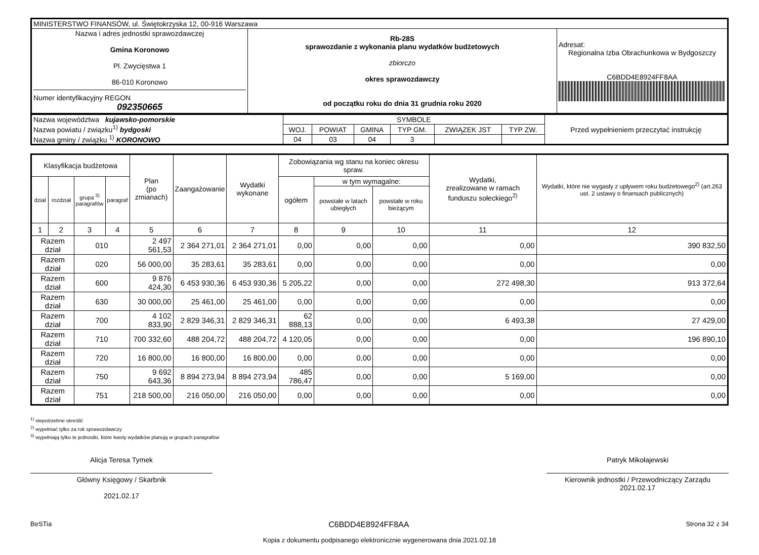| MINISTERSTWO FINANSÓW, ul. Świętokrzyska 12, 00-916 Warszawa | | |
| Nazwa i adres jednostki sprawozdawczej Gmina Koronowo Pl. Zwycięstwa 1 86-010 Koronowo Numer identyfikacyjny REGON 092350665 | Rb-28S sprawozdanie z wykonania planu wydatków budżetowych zbiorczo okres sprawozdawczy od początku roku do dnia 31 grudnia roku 2020 | Adresat: Regionalna Izba Obrachunkowa w Bydgoszczy C6BDD4E8924FF8AA |
| Nazwa województwa kujawsko-pomorskie Nazwa powiatu / związku<sup>1)</sup> bydgoski Nazwa gminy / związku <sup>1)</sup> KORONOWO | SYMBOLE | | | | | | Przed wypełnieniem przeczytać instrukcję |
| | WOJ. | POWIAT | GMINA | TYP GM. | ZWIĄZEK JST | TYP ZW. | |
| | 04 | 03 | 04 | 3 | | | |
| Klasyfikacja budżetowa | | | | Plan (po zmianach) | Zaangażowanie | Wydatki wykonane | Zobowiązania wg stanu na koniec okresu spraw. | | | Wydatki, zrealizowane w ramach funduszu sołeckiego<sup>2)</sup> | Wydatki, które nie wygasły z upływem roku budżetowego<sup>2)</sup> (art.263 ust. 2 ustawy o finansach publicznych) |
| --- | --- | --- | --- | --- | --- | --- | --- | --- | --- | --- | --- |
| dział | rozdział | grupa <sup>3)</sup> paragrafów | paragraf | | | | ogółem | w tym wymagalne: | | | |
| | | | | | | | | powstałe w latach ubiegłych | powstałe w roku bieżącym | | |
| 1 | 2 | 3 | 4 | 5 | 6 | 7 | 8 | 9 | 10 | 11 | 12 |
| Razem dział | | 010 | | 2 497 561,53 | 2 364 271,01 | 2 364 271,01 | 0,00 | 0,00 | 0,00 | 0,00 | 390 832,50 |
| Razem dział | | 020 | | 56 000,00 | 35 283,61 | 35 283,61 | 0,00 | 0,00 | 0,00 | 0,00 | 0,00 |
| Razem dział | | 600 | | 9 876 424,30 | 6 453 930,36 | 6 453 930,36 | 5 205,22 | 0,00 | 0,00 | 272 498,30 | 913 372,64 |
| Razem dział | | 630 | | 30 000,00 | 25 461,00 | 25 461,00 | 0,00 | 0,00 | 0,00 | 0,00 | 0,00 |
| Razem dział | | 700 | | 4 102 833,90 | 2 829 346,31 | 2 829 346,31 | 62 888,13 | 0,00 | 0,00 | 6 493,38 | 27 429,00 |
| Razem dział | | 710 | | 700 332,60 | 488 204,72 | 488 204,72 | 4 120,05 | 0,00 | 0,00 | 0,00 | 196 890,10 |
| Razem dział | | 720 | | 16 800,00 | 16 800,00 | 16 800,00 | 0,00 | 0,00 | 0,00 | 0,00 | 0,00 |
| Razem dział | | 750 | | 9 692 643,36 | 8 894 273,94 | 8 894 273,94 | 485 786,47 | 0,00 | 0,00 | 5 169,00 | 0,00 |
| Razem dział | | 751 | | 218 500,00 | 216 050,00 | 216 050,00 | 0,00 | 0,00 | 0,00 | 0,00 | 0,00 |
<sup>1)</sup> niepotrzebne skreślić
<sup>2)</sup> wypełniać tylko za rok sprawozdawczy
<sup>3)</sup> wypełniają tylko te jednostki, które kwoty wydatków planują w grupach paragrafów
Alicja Teresa Tymek
Główny Księgowy / Skarbnik
2021.02.17
Patryk Mikołajewski
Kierownik jednostki / Przewodniczący Zarządu
2021.02.17
BeSTia C6BDD4E8924FF8AA Strona 32 z 34
Kopia z dokumentu podpisanego elektronicznie wygenerowana dnia 2021.02.18